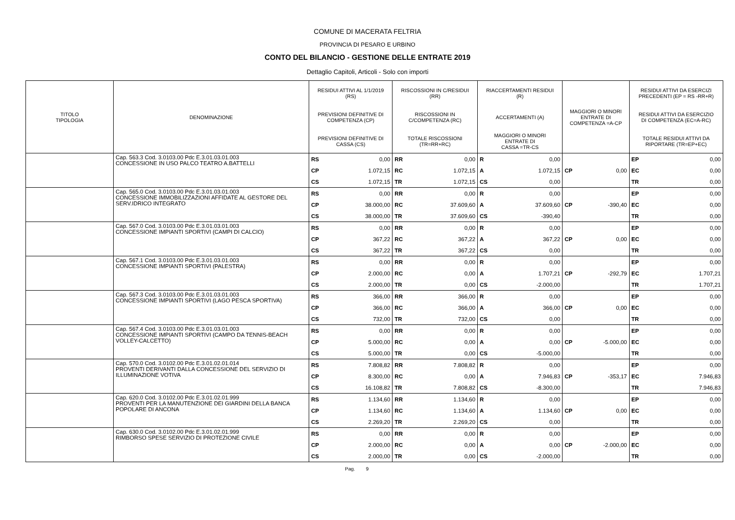COMUNE DI MACERATA FELTRIA
PROVINCIA DI PESARO E URBINO
CONTO DEL BILANCIO - GESTIONE DELLE ENTRATE 2019
Dettaglio Capitoli, Articoli - Solo con importi
| TITOLO TIPOLOGIA | DENOMINAZIONE | RESIDUI ATTIVI AL 1/1/2019 (RS) | | RISCOSSIONI IN C/RESIDUI (RR) | | RIACCERTAMENTI RESIDUI (R) | | | | RESIDUI ATTIVI DA ESERCIZI PRECEDENTI (EP = RS -RR+R) | |
| --- | --- | --- | --- | --- | --- | --- | --- | --- | --- | --- | --- |
| | | PREVISIONI DEFINITIVE DI COMPETENZA (CP) | | RISCOSSIONI IN C/COMPETENZA (RC) | | ACCERTAMENTI (A) | | MAGGIORI O MINORI ENTRATE DI COMPETENZA =A-CP | | RESIDUI ATTIVI DA ESERCIZIO DI COMPETENZA (EC=A-RC) | |
| | | PREVISIONI DEFINITIVE DI CASSA (CS) | | TOTALE RISCOSSIONI (TR=RR+RC) | | MAGGIORI O MINORI ENTRATE DI CASSA =TR-CS | | | | TOTALE RESIDUI ATTIVI DA RIPORTARE (TR=EP+EC) | |
| | Cap. 563.3 Cod. 3.0103.00 Pdc E.3.01.03.01.003 CONCESSIONE IN USO PALCO TEATRO A.BATTELLI | RS | 0,00 | RR | 0,00 | R | 0,00 | | | EP | 0,00 |
| | | CP | 1.072,15 | RC | 1.072,15 | A | 1.072,15 | CP | 0,00 | EC | 0,00 |
| | | CS | 1.072,15 | TR | 1.072,15 | CS | 0,00 | | | TR | 0,00 |
| | Cap. 565.0 Cod. 3.0103.00 Pdc E.3.01.03.01.003 CONCESSIONE IMMOBILIZZAZIONI AFFIDATE AL GESTORE DEL SERV.IDRICO INTEGRATO | RS | 0,00 | RR | 0,00 | R | 0,00 | | | EP | 0,00 |
| | | CP | 38.000,00 | RC | 37.609,60 | A | 37.609,60 | CP | -390,40 | EC | 0,00 |
| | | CS | 38.000,00 | TR | 37.609,60 | CS | -390,40 | | | TR | 0,00 |
| | Cap. 567.0 Cod. 3.0103.00 Pdc E.3.01.03.01.003 CONCESSIONE IMPIANTI SPORTIVI (CAMPI DI CALCIO) | RS | 0,00 | RR | 0,00 | R | 0,00 | | | EP | 0,00 |
| | | CP | 367,22 | RC | 367,22 | A | 367,22 | CP | 0,00 | EC | 0,00 |
| | | CS | 367,22 | TR | 367,22 | CS | 0,00 | | | TR | 0,00 |
| | Cap. 567.1 Cod. 3.0103.00 Pdc E.3.01.03.01.003 CONCESSIONE IMPIANTI SPORTIVI (PALESTRA) | RS | 0,00 | RR | 0,00 | R | 0,00 | | | EP | 0,00 |
| | | CP | 2.000,00 | RC | 0,00 | A | 1.707,21 | CP | -292,79 | EC | 1.707,21 |
| | | CS | 2.000,00 | TR | 0,00 | CS | -2.000,00 | | | TR | 1.707,21 |
| | Cap. 567.3 Cod. 3.0103.00 Pdc E.3.01.03.01.003 CONCESSIONE IMPIANTI SPORTIVI (LAGO PESCA SPORTIVA) | RS | 366,00 | RR | 366,00 | R | 0,00 | | | EP | 0,00 |
| | | CP | 366,00 | RC | 366,00 | A | 366,00 | CP | 0,00 | EC | 0,00 |
| | | CS | 732,00 | TR | 732,00 | CS | 0,00 | | | TR | 0,00 |
| | Cap. 567.4 Cod. 3.0103.00 Pdc E.3.01.03.01.003 CONCESSIONE IMPIANTI SPORTIVI (CAMPO DA TENNIS-BEACH VOLLEY-CALCETTO) | RS | 0,00 | RR | 0,00 | R | 0,00 | | | EP | 0,00 |
| | | CP | 5.000,00 | RC | 0,00 | A | 0,00 | CP | -5.000,00 | EC | 0,00 |
| | | CS | 5.000,00 | TR | 0,00 | CS | -5.000,00 | | | TR | 0,00 |
| | Cap. 570.0 Cod. 3.0102.00 Pdc E.3.01.02.01.014 PROVENTI DERIVANTI DALLA CONCESSIONE DEL SERVIZIO DI ILLUMINAZIONE VOTIVA | RS | 7.808,82 | RR | 7.808,82 | R | 0,00 | | | EP | 0,00 |
| | | CP | 8.300,00 | RC | 0,00 | A | 7.946,83 | CP | -353,17 | EC | 7.946,83 |
| | | CS | 16.108,82 | TR | 7.808,82 | CS | -8.300,00 | | | TR | 7.946,83 |
| | Cap. 620.0 Cod. 3.0102.00 Pdc E.3.01.02.01.999 PROVENTI PER LA MANUTENZIONE DEI GIARDINI DELLA BANCA POPOLARE DI ANCONA | RS | 1.134,60 | RR | 1.134,60 | R | 0,00 | | | EP | 0,00 |
| | | CP | 1.134,60 | RC | 1.134,60 | A | 1.134,60 | CP | 0,00 | EC | 0,00 |
| | | CS | 2.269,20 | TR | 2.269,20 | CS | 0,00 | | | TR | 0,00 |
| | Cap. 630.0 Cod. 3.0102.00 Pdc E.3.01.02.01.999 RIMBORSO SPESE SERVIZIO DI PROTEZIONE CIVILE | RS | 0,00 | RR | 0,00 | R | 0,00 | | | EP | 0,00 |
| | | CP | 2.000,00 | RC | 0,00 | A | 0,00 | CP | -2.000,00 | EC | 0,00 |
| | | CS | 2.000,00 | TR | 0,00 | CS | -2.000,00 | | | TR | 0,00 |
Pag. 9